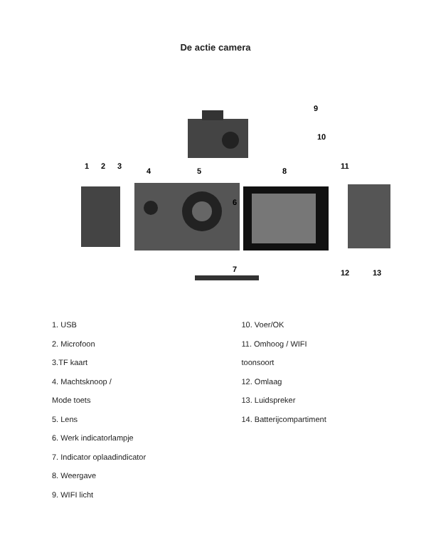De actie camera
9
10
1
2
3
4
5
8
11
6
7
12
13
1. USB
2. Microfoon
3.TF kaart
4. Machtsknoop /
Mode toets
5. Lens
6. Werk indicatorlampje
7. Indicator oplaadindicator
8. Weergave
9. WIFI licht
10. Voer/OK
11. Omhoog / WIFI
toonsoort
12. Omlaag
13. Luidspreker
14. Batterijcompartiment